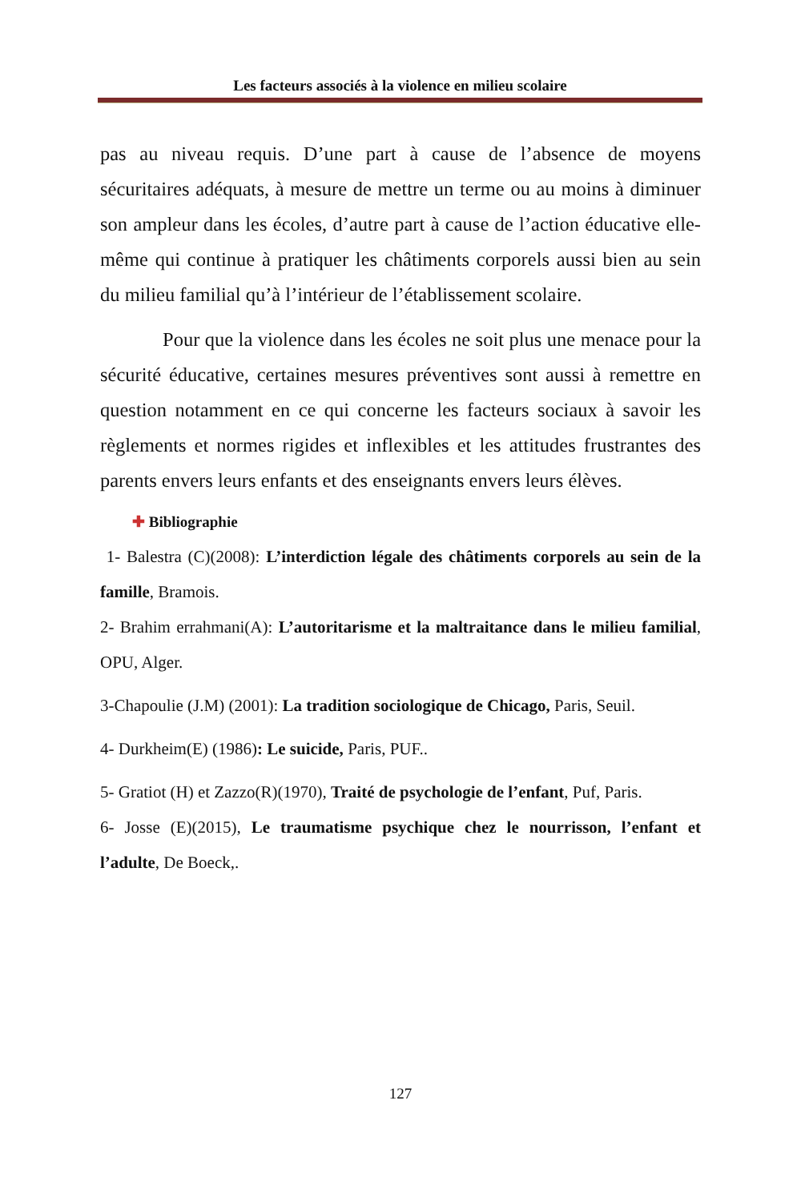Les facteurs associés à la violence en milieu scolaire
pas au niveau requis. D’une part à cause de l’absence de moyens sécuritaires adéquats, à mesure de mettre un terme ou au moins à diminuer son ampleur dans les écoles, d’autre part à cause de l’action éducative elle-même qui continue à pratiquer les châtiments corporels aussi bien au sein du milieu familial qu’à l’intérieur de l’établissement scolaire.
Pour que la violence dans les écoles ne soit plus une menace pour la sécurité éducative, certaines mesures préventives sont aussi à remettre en question notamment en ce qui concerne les facteurs sociaux à savoir les règlements et normes rigides et inflexibles et les attitudes frustrantes des parents envers leurs enfants et des enseignants envers leurs élèves.
✚ Bibliographie
1- Balestra (C)(2008): L’interdiction légale des châtiments corporels au sein de la famille, Bramois.
2- Brahim errahmani(A): L’autoritarisme et la maltraitance dans le milieu familial, OPU, Alger.
3-Chapoulie (J.M) (2001): La tradition sociologique de Chicago, Paris, Seuil.
4- Durkheim(E) (1986): Le suicide, Paris, PUF..
5- Gratiot (H) et Zazzo(R)(1970), Traité de psychologie de l’enfant, Puf, Paris.
6- Josse (E)(2015), Le traumatisme psychique chez le nourrisson, l’enfant et l’adulte, De Boeck,.
127